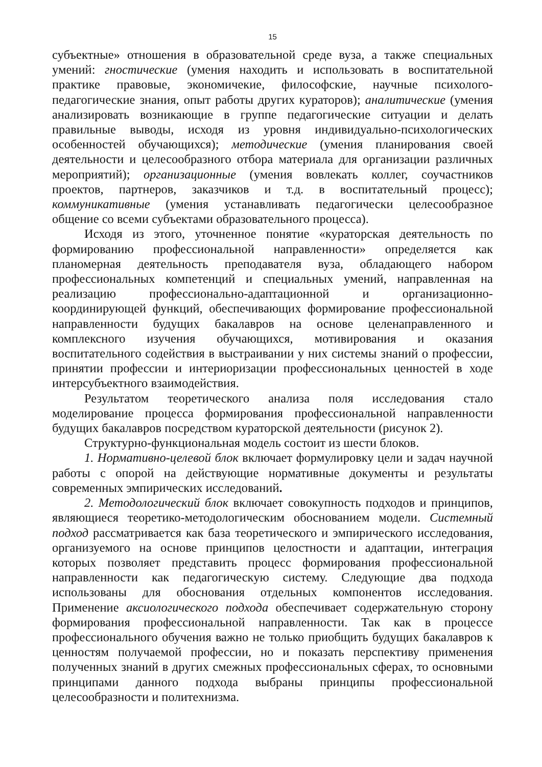15
субъектные» отношения в образовательной среде вуза, а также специальных умений: гностические (умения находить и использовать в воспитательной практике правовые, экономичекие, философские, научные психолого-педагогические знания, опыт работы других кураторов); аналитические (умения анализировать возникающие в группе педагогические ситуации и делать правильные выводы, исходя из уровня индивидуально-психологических особенностей обучающихся); методические (умения планирования своей деятельности и целесообразного отбора материала для организации различных мероприятий); организационные (умения вовлекать коллег, соучастников проектов, партнеров, заказчиков и т.д. в воспитательный процесс); коммуникативные (умения устанавливать педагогически целесообразное общение со всеми субъектами образовательного процесса).
Исходя из этого, уточненное понятие «кураторская деятельность по формированию профессиональной направленности» определяется как планомерная деятельность преподавателя вуза, обладающего набором профессиональных компетенций и специальных умений, направленная на реализацию профессионально-адаптационной и организационно-координирующей функций, обеспечивающих формирование профессиональной направленности будущих бакалавров на основе целенаправленного и комплексного изучения обучающихся, мотивирования и оказания воспитательного содействия в выстраивании у них системы знаний о профессии, принятии профессии и интериоризации профессиональных ценностей в ходе интерсубъектного взаимодействия.
Результатом теоретического анализа поля исследования стало моделирование процесса формирования профессиональной направленности будущих бакалавров посредством кураторской деятельности (рисунок 2).
Структурно-функциональная модель состоит из шести блоков.
1. Нормативно-целевой блок включает формулировку цели и задач научной работы с опорой на действующие нормативные документы и результаты современных эмпирических исследований.
2. Методологический блок включает совокупность подходов и принципов, являющиеся теоретико-методологическим обоснованием модели. Системный подход рассматривается как база теоретического и эмпирического исследования, организуемого на основе принципов целостности и адаптации, интеграция которых позволяет представить процесс формирования профессиональной направленности как педагогическую систему. Следующие два подхода использованы для обоснования отдельных компонентов исследования. Применение аксиологического подхода обеспечивает содержательную сторону формирования профессиональной направленности. Так как в процессе профессионального обучения важно не только приобщить будущих бакалавров к ценностям получаемой профессии, но и показать перспективу применения полученных знаний в других смежных профессиональных сферах, то основными принципами данного подхода выбраны принципы профессиональной целесообразности и политехнизма.